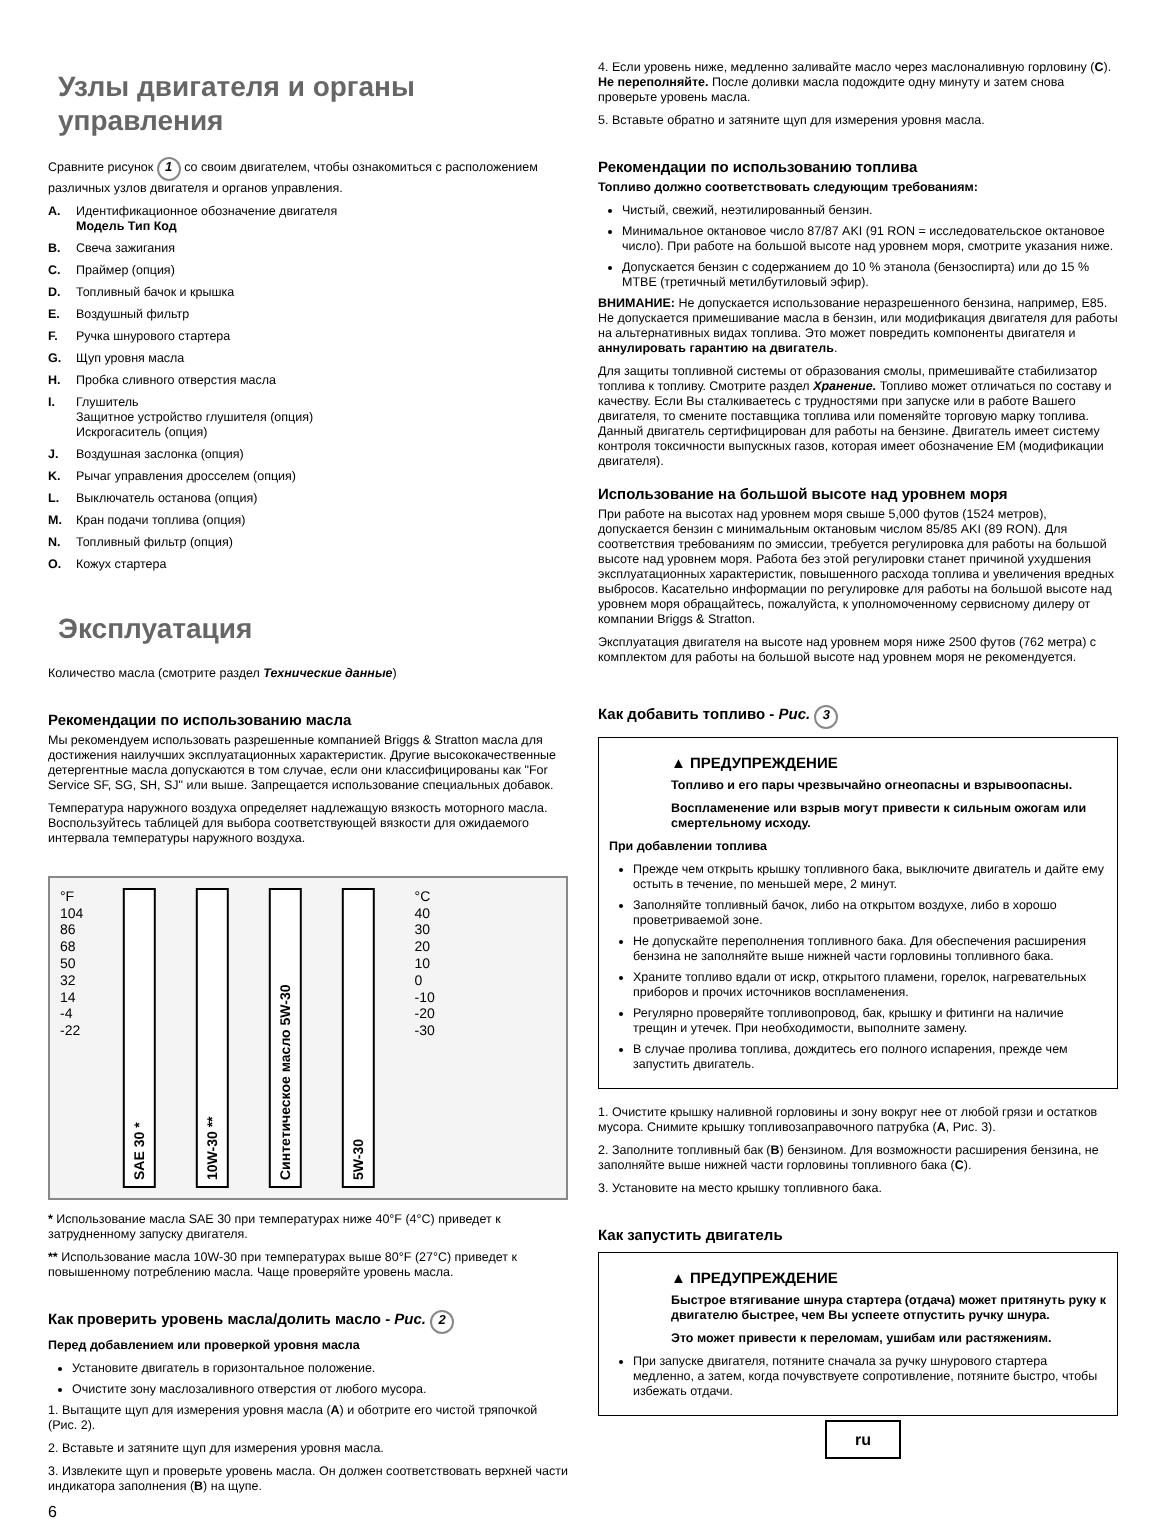Узлы двигателя и органы управления
Сравните рисунок 1 со своим двигателем, чтобы ознакомиться с расположением различных узлов двигателя и органов управления.
A. Идентификационное обозначение двигателя
Модель Тип Код
B. Свеча зажигания
C. Праймер (опция)
D. Топливный бачок и крышка
E. Воздушный фильтр
F. Ручка шнурового стартера
G. Щуп уровня масла
H. Пробка сливного отверстия масла
I. Глушитель
Защитное устройство глушителя (опция)
Искрогаситель (опция)
J. Воздушная заслонка (опция)
K. Рычаг управления дросселем (опция)
L. Выключатель останова (опция)
M. Кран подачи топлива (опция)
N. Топливный фильтр (опция)
O. Кожух стартера
Эксплуатация
Количество масла (смотрите раздел Технические данные)
Рекомендации по использованию масла
Мы рекомендуем использовать разрешенные компанией Briggs & Stratton масла для достижения наилучших эксплуатационных характеристик. Другие высококачественные детергентные масла допускаются в том случае, если они классифицированы как "For Service SF, SG, SH, SJ" или выше. Запрещается использование специальных добавок.
Температура наружного воздуха определяет надлежащую вязкость моторного масла. Воспользуйтесь таблицей для выбора соответствующей вязкости для ожидаемого интервала температуры наружного воздуха.
°F
104
86
68
50
32
14
-4
-22
SAE 30 *
10W-30 **
Синтетическое масло 5W-30
5W-30
°C
40
30
20
10
0
-10
-20
-30
* Использование масла SAE 30 при температурах ниже 40°F (4°C) приведет к затрудненному запуску двигателя.
** Использование масла 10W-30 при температурах выше 80°F (27°C) приведет к повышенному потреблению масла. Чаще проверяйте уровень масла.
Как проверить уровень масла/долить масло - Рис. 2
Перед добавлением или проверкой уровня масла
Установите двигатель в горизонтальное положение.
Очистите зону маслозаливного отверстия от любого мусора.
1. Вытащите щуп для измерения уровня масла (A) и оботрите его чистой тряпочкой (Рис. 2).
2. Вставьте и затяните щуп для измерения уровня масла.
3. Извлеките щуп и проверьте уровень масла. Он должен соответствовать верхней части индикатора заполнения (B) на щупе.
6
4. Если уровень ниже, медленно заливайте масло через маслоналивную горловину (C). Не переполняйте. После доливки масла подождите одну минуту и затем снова проверьте уровень масла.
5. Вставьте обратно и затяните щуп для измерения уровня масла.
Рекомендации по использованию топлива
Топливо должно соответствовать следующим требованиям:
Чистый, свежий, неэтилированный бензин.
Минимальное октановое число 87/87 AKI (91 RON = исследовательское октановое число). При работе на большой высоте над уровнем моря, смотрите указания ниже.
Допускается бензин с содержанием до 10 % этанола (бензоспирта) или до 15 % MTBE (третичный метилбутиловый эфир).
ВНИМАНИЕ: Не допускается использование неразрешенного бензина, например, E85. Не допускается примешивание масла в бензин, или модификация двигателя для работы на альтернативных видах топлива. Это может повредить компоненты двигателя и аннулировать гарантию на двигатель.
Для защиты топливной системы от образования смолы, примешивайте стабилизатор топлива к топливу. Смотрите раздел Хранение. Топливо может отличаться по составу и качеству. Если Вы сталкиваетесь с трудностями при запуске или в работе Вашего двигателя, то смените поставщика топлива или поменяйте торговую марку топлива. Данный двигатель сертифицирован для работы на бензине. Двигатель имеет систему контроля токсичности выпускных газов, которая имеет обозначение EM (модификации двигателя).
Использование на большой высоте над уровнем моря
При работе на высотах над уровнем моря свыше 5,000 футов (1524 метров), допускается бензин с минимальным октановым числом 85/85 AKI (89 RON). Для соответствия требованиям по эмиссии, требуется регулировка для работы на большой высоте над уровнем моря. Работа без этой регулировки станет причиной ухудшения эксплуатационных характеристик, повышенного расхода топлива и увеличения вредных выбросов. Касательно информации по регулировке для работы на большой высоте над уровнем моря обращайтесь, пожалуйста, к уполномоченному сервисному дилеру от компании Briggs & Stratton.
Эксплуатация двигателя на высоте над уровнем моря ниже 2500 футов (762 метра) с комплектом для работы на большой высоте над уровнем моря не рекомендуется.
Как добавить топливо - Рис. 3
▲ ПРЕДУПРЕЖДЕНИЕ
Топливо и его пары чрезвычайно огнеопасны и взрывоопасны.
Воспламенение или взрыв могут привести к сильным ожогам или смертельному исходу.
При добавлении топлива
Прежде чем открыть крышку топливного бака, выключите двигатель и дайте ему остыть в течение, по меньшей мере, 2 минут.
Заполняйте топливный бачок, либо на открытом воздухе, либо в хорошо проветриваемой зоне.
Не допускайте переполнения топливного бака. Для обеспечения расширения бензина не заполняйте выше нижней части горловины топливного бака.
Храните топливо вдали от искр, открытого пламени, горелок, нагревательных приборов и прочих источников воспламенения.
Регулярно проверяйте топливопровод, бак, крышку и фитинги на наличие трещин и утечек. При необходимости, выполните замену.
В случае пролива топлива, дождитесь его полного испарения, прежде чем запустить двигатель.
1. Очистите крышку наливной горловины и зону вокруг нее от любой грязи и остатков мусора. Снимите крышку топливозаправочного патрубка (A, Рис. 3).
2. Заполните топливный бак (B) бензином. Для возможности расширения бензина, не заполняйте выше нижней части горловины топливного бака (C).
3. Установите на место крышку топливного бака.
Как запустить двигатель
▲ ПРЕДУПРЕЖДЕНИЕ
Быстрое втягивание шнура стартера (отдача) может притянуть руку к двигателю быстрее, чем Вы успеете отпустить ручку шнура.
Это может привести к переломам, ушибам или растяжениям.
При запуске двигателя, потяните сначала за ручку шнурового стартера медленно, а затем, когда почувствуете сопротивление, потяните быстро, чтобы избежать отдачи.
ru